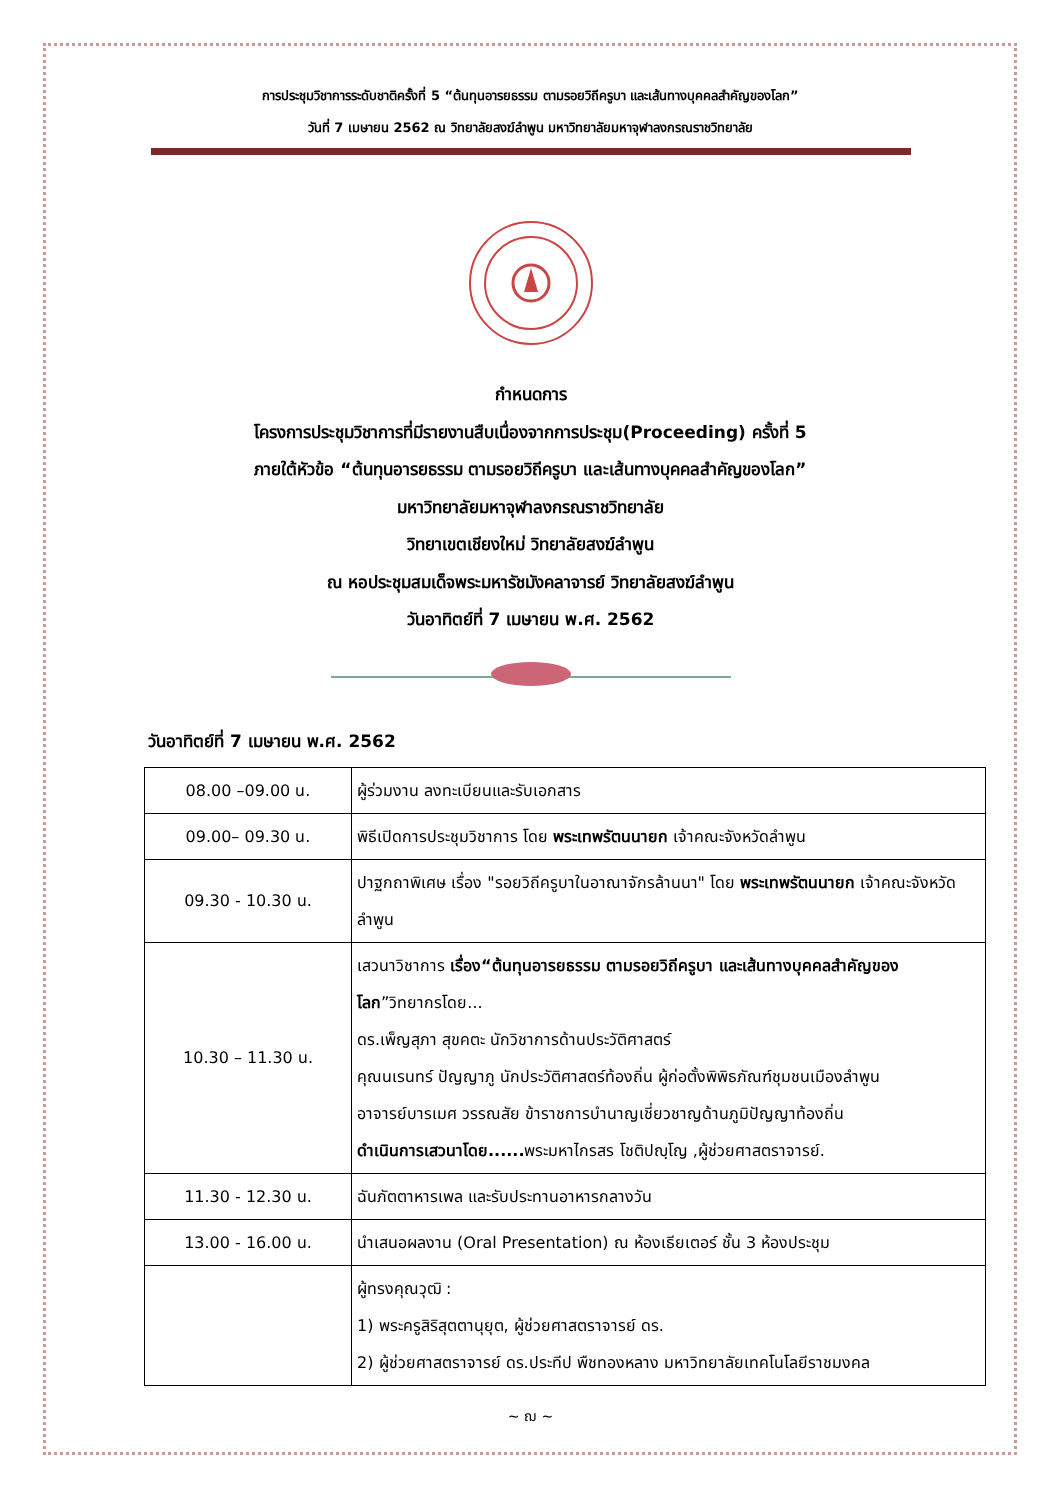การประชุมวิชาการระดับชาติครั้งที่ 5 “ต้นทุนอารยธรรม ตามรอยวิถีครูบา และเส้นทางบุคคลสำคัญของโลก”
วันที่ 7 เมษายน 2562 ณ วิทยาลัยสงฆ์ลำพูน มหาวิทยาลัยมหาจุฬาลงกรณราชวิทยาลัย
กำหนดการ
โครงการประชุมวิชาการที่มีรายงานสืบเนื่องจากการประชุม(Proceeding) ครั้งที่ 5
ภายใต้หัวข้อ “ต้นทุนอารยธรรม ตามรอยวิถีครูบา และเส้นทางบุคคลสำคัญของโลก”
มหาวิทยาลัยมหาจุฬาลงกรณราชวิทยาลัย
วิทยาเขตเชียงใหม่ วิทยาลัยสงฆ์ลำพูน
ณ หอประชุมสมเด็จพระมหารัชมังคลาจารย์ วิทยาลัยสงฆ์ลำพูน
วันอาทิตย์ที่ 7 เมษายน พ.ศ. 2562
วันอาทิตย์ที่ 7 เมษายน พ.ศ. 2562
| 08.00 –09.00 น. | ผู้ร่วมงาน ลงทะเบียนและรับเอกสาร |
| 09.00– 09.30 น. | พิธีเปิดการประชุมวิชาการ โดย พระเทพรัตนนายก เจ้าคณะจังหวัดลำพูน |
| 09.30 - 10.30 น. | ปาฐกถาพิเศษ เรื่อง "รอยวิถีครูบาในอาณาจักรล้านนา" โดย พระเทพรัตนนายก เจ้าคณะจังหวัดลำพูน |
| 10.30 – 11.30 น. | เสวนาวิชาการ เรื่อง“ต้นทุนอารยธรรม ตามรอยวิถีครูบา และเส้นทางบุคคลสำคัญของโลก ”วิทยากรโดย... ดร.เพ็ญสุภา สุขคตะ นักวิชาการด้านประวัติศาสตร์ คุณนเรนทร์ ปัญญาภู นักประวัติศาสตร์ท้องถิ่น ผู้ก่อตั้งพิพิธภัณฑ์ชุมชนเมืองลำพูน อาจารย์บารเมศ วรรณสัย ข้าราชการบำนาญเชี่ยวชาญด้านภูมิปัญญาท้องถิ่น ดำเนินการเสวนาโดย...... พระมหาไกรสร โชติปญฺโญ ,ผู้ช่วยศาสตราจารย์. |
| 11.30 - 12.30 น. | ฉันภัตตาหารเพล และรับประทานอาหารกลางวัน |
| 13.00 - 16.00 น. | นำเสนอผลงาน (Oral Presentation) ณ ห้องเธียเตอร์ ชั้น 3 ห้องประชุม |
| | ผู้ทรงคุณวุฒิ : 1) พระครูสิริสุตตานุยุต, ผู้ช่วยศาสตราจารย์ ดร. 2) ผู้ช่วยศาสตราจารย์ ดร.ประทีป พืชทองหลาง มหาวิทยาลัยเทคโนโลยีราชมงคล |
~ ฌ ~